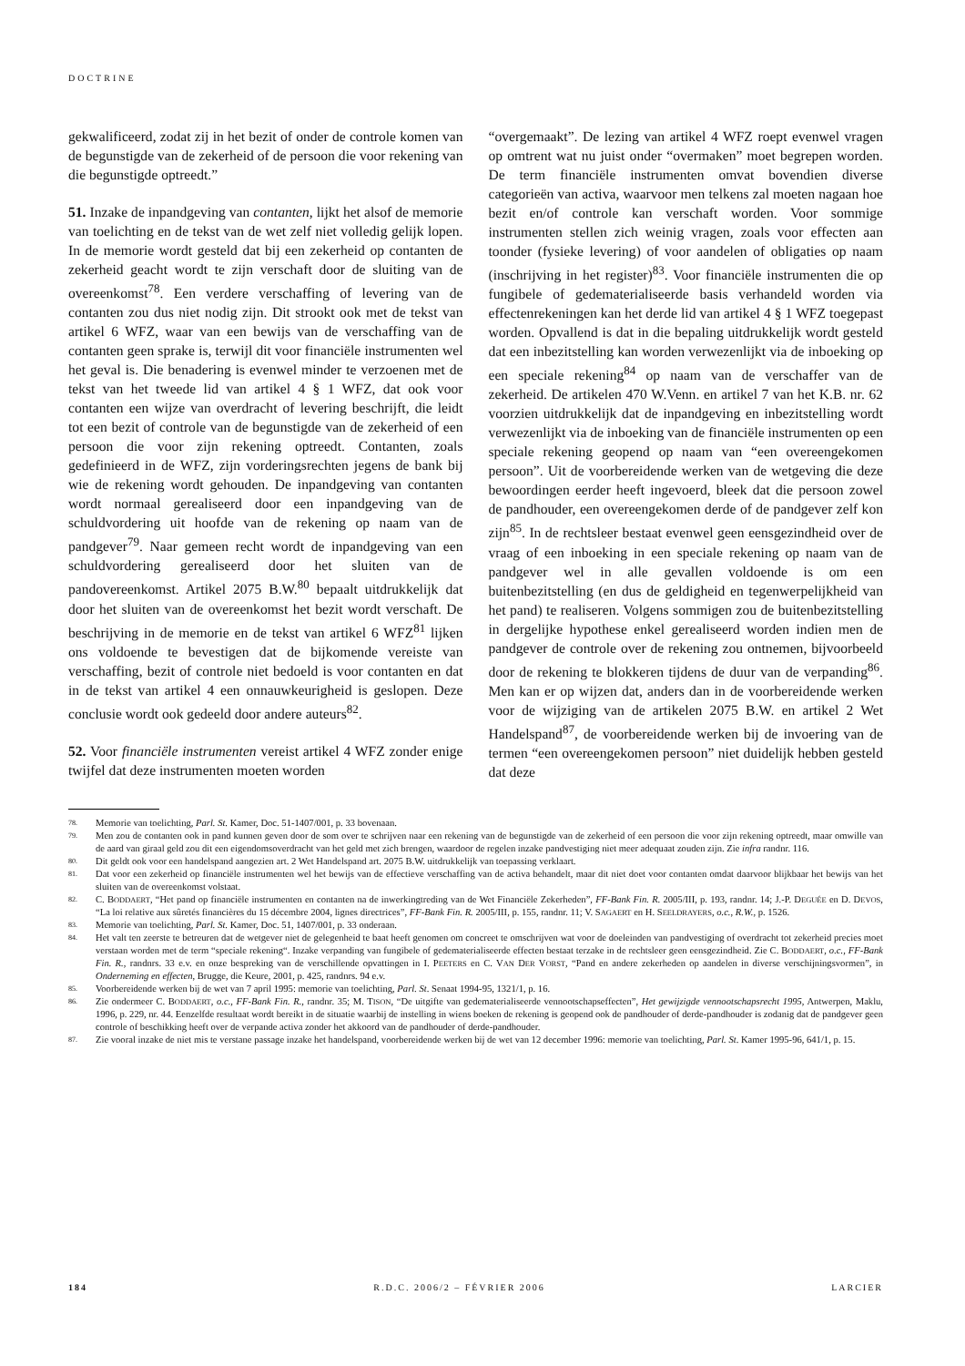DOCTRINE
gekwalificeerd, zodat zij in het bezit of onder de controle komen van de begunstigde van de zekerheid of de persoon die voor rekening van die begunstigde optreedt.”
51. Inzake de inpandgeving van contanten, lijkt het alsof de memorie van toelichting en de tekst van de wet zelf niet volledig gelijk lopen. In de memorie wordt gesteld dat bij een zekerheid op contanten de zekerheid geacht wordt te zijn verschaft door de sluiting van de overeenkomst<sup>78</sup>. Een verdere verschaffing of levering van de contanten zou dus niet nodig zijn. Dit strookt ook met de tekst van artikel 6 WFZ, waar van een bewijs van de verschaffing van de contanten geen sprake is, terwijl dit voor financiële instrumenten wel het geval is. Die benadering is evenwel minder te verzoenen met de tekst van het tweede lid van artikel 4 § 1 WFZ, dat ook voor contanten een wijze van overdracht of levering beschrijft, die leidt tot een bezit of controle van de begunstigde van de zekerheid of een persoon die voor zijn rekening optreedt. Contanten, zoals gedefinieerd in de WFZ, zijn vorderingsrechten jegens de bank bij wie de rekening wordt gehouden. De inpandgeving van contanten wordt normaal gerealiseerd door een inpandgeving van de schuldvordering uit hoofde van de rekening op naam van de pandgever<sup>79</sup>. Naar gemeen recht wordt de inpandgeving van een schuldvordering gerealiseerd door het sluiten van de pandovereenkomst. Artikel 2075 B.W.<sup>80</sup> bepaalt uitdrukkelijk dat door het sluiten van de overeenkomst het bezit wordt verschaft. De beschrijving in de memorie en de tekst van artikel 6 WFZ<sup>81</sup> lijken ons voldoende te bevestigen dat de bijkomende vereiste van verschaffing, bezit of controle niet bedoeld is voor contanten en dat in de tekst van artikel 4 een onnauwkeurigheid is geslopen. Deze conclusie wordt ook gedeeld door andere auteurs<sup>82</sup>.
52. Voor financiële instrumenten vereist artikel 4 WFZ zonder enige twijfel dat deze instrumenten moeten worden
“overgemaakt”. De lezing van artikel 4 WFZ roept evenwel vragen op omtrent wat nu juist onder “overmaken” moet begrepen worden. De term financiële instrumenten omvat bovendien diverse categorieën van activa, waarvoor men telkens zal moeten nagaan hoe bezit en/of controle kan verschaft worden. Voor sommige instrumenten stellen zich weinig vragen, zoals voor effecten aan toonder (fysieke levering) of voor aandelen of obligaties op naam (inschrijving in het register)<sup>83</sup>. Voor financiële instrumenten die op fungibele of gedematerialiseerde basis verhandeld worden via effectenrekeningen kan het derde lid van artikel 4 § 1 WFZ toegepast worden. Opvallend is dat in die bepaling uitdrukkelijk wordt gesteld dat een inbezitstelling kan worden verwezenlijkt via de inboeking op een speciale rekening<sup>84</sup> op naam van de verschaffer van de zekerheid. De artikelen 470 W.Venn. en artikel 7 van het K.B. nr. 62 voorzien uitdrukkelijk dat de inpandgeving en inbezitstelling wordt verwezenlijkt via de inboeking van de financiële instrumenten op een speciale rekening geopend op naam van “een overeengekomen persoon”. Uit de voorbereidende werken van de wetgeving die deze bewoordingen eerder heeft ingevoerd, bleek dat die persoon zowel de pandhouder, een overeengekomen derde of de pandgever zelf kon zijn<sup>85</sup>. In de rechtsleer bestaat evenwel geen eensgezindheid over de vraag of een inboeking in een speciale rekening op naam van de pandgever wel in alle gevallen voldoende is om een buitenbezitstelling (en dus de geldigheid en tegenwerpelijkheid van het pand) te realiseren. Volgens sommigen zou de buitenbezitstelling in dergelijke hypothese enkel gerealiseerd worden indien men de pandgever de controle over de rekening zou ontnemen, bijvoorbeeld door de rekening te blokkeren tijdens de duur van de verpanding<sup>86</sup>. Men kan er op wijzen dat, anders dan in de voorbereidende werken voor de wijziging van de artikelen 2075 B.W. en artikel 2 Wet Handelspand<sup>87</sup>, de voorbereidende werken bij de invoering van de termen “een overeengekomen persoon” niet duidelijk hebben gesteld dat deze
78. Memorie van toelichting, Parl. St. Kamer, Doc. 51-1407/001, p. 33 bovenaan.
79. Men zou de contanten ook in pand kunnen geven door de som over te schrijven naar een rekening van de begunstigde van de zekerheid of een persoon die voor zijn rekening optreedt, maar omwille van de aard van giraal geld zou dit een eigendomsoverdracht van het geld met zich brengen, waardoor de regelen inzake pandvestiging niet meer adequaat zouden zijn. Zie infra randnr. 116.
80. Dit geldt ook voor een handelspand aangezien art. 2 Wet Handelspand art. 2075 B.W. uitdrukkelijk van toepassing verklaart.
81. Dat voor een zekerheid op financiële instrumenten wel het bewijs van de effectieve verschaffing van de activa behandelt, maar dit niet doet voor contanten omdat daarvoor blijkbaar het bewijs van het sluiten van de overeenkomst volstaat.
82. C. BODDAERT, “Het pand op financiële instrumenten en contanten na de inwerkingtreding van de Wet Financiële Zekerheden”, FF-Bank Fin. R. 2005/III, p. 193, randnr. 14; J.-P. DEGUÉE en D. DEVOS, “La loi relative aux sûretés financières du 15 décembre 2004, lignes directrices”, FF-Bank Fin. R. 2005/III, p. 155, randnr. 11; V. SAGAERT en H. SEELDRAYERS, o.c., R.W., p. 1526.
83. Memorie van toelichting, Parl. St. Kamer, Doc. 51, 1407/001, p. 33 onderaan.
84. Het valt ten zeerste te betreuren dat de wetgever niet de gelegenheid te baat heeft genomen om concreet te omschrijven wat voor de doeleinden van pandvestiging of overdracht tot zekerheid precies moet verstaan worden met de term “speciale rekening“. Inzake verpanding van fungibele of gedematerialiseerde effecten bestaat terzake in de rechtsleer geen eensgezindheid. Zie C. BODDAERT, o.c., FF-Bank Fin. R., randnrs. 33 e.v. en onze bespreking van de verschillende opvattingen in I. PEETERS en C. VAN DER VORST, “Pand en andere zekerheden op aandelen in diverse verschijningsvormen”, in Onderneming en effecten, Brugge, die Keure, 2001, p. 425, randnrs. 94 e.v.
85. Voorbereidende werken bij de wet van 7 april 1995: memorie van toelichting, Parl. St. Senaat 1994-95, 1321/1, p. 16.
86. Zie ondermeer C. BODDAERT, o.c., FF-Bank Fin. R., randnr. 35; M. TISON, “De uitgifte van gedematerialiseerde vennootschapseffecten”, Het gewijzigde vennootschapsrecht 1995, Antwerpen, Maklu, 1996, p. 229, nr. 44. Eenzelfde resultaat wordt bereikt in de situatie waarbij de instelling in wiens boeken de rekening is geopend ook de pandhouder of derde-pandhouder is zodanig dat de pandgever geen controle of beschikking heeft over de verpande activa zonder het akkoord van de pandhouder of derde-pandhouder.
87. Zie vooral inzake de niet mis te verstane passage inzake het handelspand, voorbereidende werken bij de wet van 12 december 1996: memorie van toelichting, Parl. St. Kamer 1995-96, 641/1, p. 15.
184 R.D.C. 2006/2 – FÉVRIER 2006 LARCIER